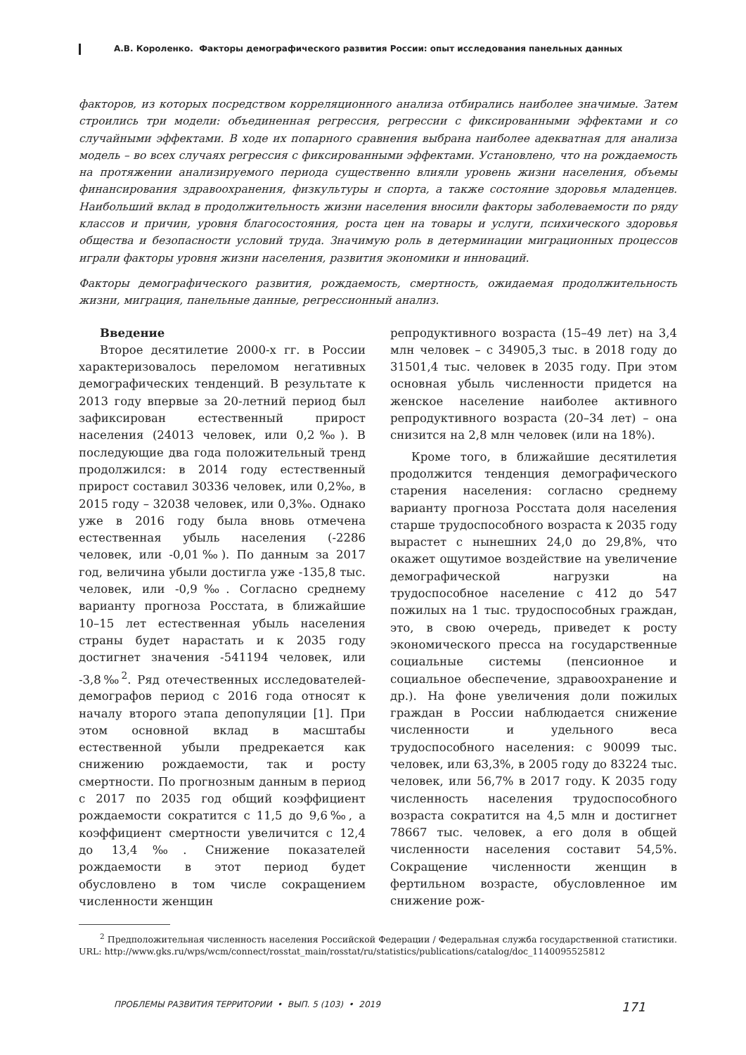А.В. Короленко. Факторы демографического развития России: опыт исследования панельных данных
факторов, из которых посредством корреляционного анализа отбирались наиболее значимые. Затем строились три модели: объединенная регрессия, регрессии с фиксированными эффектами и со случайными эффектами. В ходе их попарного сравнения выбрана наиболее адекватная для анализа модель – во всех случаях регрессия с фиксированными эффектами. Установлено, что на рождаемость на протяжении анализируемого периода существенно влияли уровень жизни населения, объемы финансирования здравоохранения, физкультуры и спорта, а также состояние здоровья младенцев. Наибольший вклад в продолжительность жизни населения вносили факторы заболеваемости по ряду классов и причин, уровня благосостояния, роста цен на товары и услуги, психического здоровья общества и безопасности условий труда. Значимую роль в детерминации миграционных процессов играли факторы уровня жизни населения, развития экономики и инноваций.
Факторы демографического развития, рождаемость, смертность, ожидаемая продолжительность жизни, миграция, панельные данные, регрессионный анализ.
Введение
Второе десятилетие 2000-х гг. в России характеризовалось переломом негативных демографических тенденций. В результате к 2013 году впервые за 20-летний период был зафиксирован естественный прирост населения (24013 человек, или 0,2‰). В последующие два года положительный тренд продолжился: в 2014 году естественный прирост составил 30336 человек, или 0,2‰, в 2015 году – 32038 человек, или 0,3‰. Однако уже в 2016 году была вновь отмечена естественная убыль населения (-2286 человек, или -0,01‰). По данным за 2017 год, величина убыли достигла уже -135,8 тыс. человек, или -0,9‰. Согласно среднему варианту прогноза Росстата, в ближайшие 10–15 лет естественная убыль населения страны будет нарастать и к 2035 году достигнет значения -541194 человек, или -3,8‰<sup>2</sup>. Ряд отечественных исследователей-демографов период с 2016 года относят к началу второго этапа депопуляции [1]. При этом основной вклад в масштабы естественной убыли предрекается как снижению рождаемости, так и росту смертности. По прогнозным данным в период с 2017 по 2035 год общий коэффициент рождаемости сократится с 11,5 до 9,6‰, а коэффициент смертности увеличится с 12,4 до 13,4‰. Снижение показателей рождаемости в этот период будет обусловлено в том числе сокращением численности женщин
репродуктивного возраста (15–49 лет) на 3,4 млн человек – с 34905,3 тыс. в 2018 году до 31501,4 тыс. человек в 2035 году. При этом основная убыль численности придется на женское население наиболее активного репродуктивного возраста (20–34 лет) – она снизится на 2,8 млн человек (или на 18%).
Кроме того, в ближайшие десятилетия продолжится тенденция демографического старения населения: согласно среднему варианту прогноза Росстата доля населения старше трудоспособного возраста к 2035 году вырастет с нынешних 24,0 до 29,8%, что окажет ощутимое воздействие на увеличение демографической нагрузки на трудоспособное население с 412 до 547 пожилых на 1 тыс. трудоспособных граждан, это, в свою очередь, приведет к росту экономического пресса на государственные социальные системы (пенсионное и социальное обеспечение, здравоохранение и др.). На фоне увеличения доли пожилых граждан в России наблюдается снижение численности и удельного веса трудоспособного населения: с 90099 тыс. человек, или 63,3%, в 2005 году до 83224 тыс. человек, или 56,7% в 2017 году. К 2035 году численность населения трудоспособного возраста сократится на 4,5 млн и достигнет 78667 тыс. человек, а его доля в общей численности населения составит 54,5%. Сокращение численности женщин в фертильном возрасте, обусловленное им снижение рож-
<sup>2</sup> Предположительная численность населения Российской Федерации / Федеральная служба государственной статистики. URL: http://www.gks.ru/wps/wcm/connect/rosstat_main/rosstat/ru/statistics/publications/catalog/doc_1140095525812
ПРОБЛЕМЫ РАЗВИТИЯ ТЕРРИТОРИИ • ВЫП. 5 (103) • 2019 171